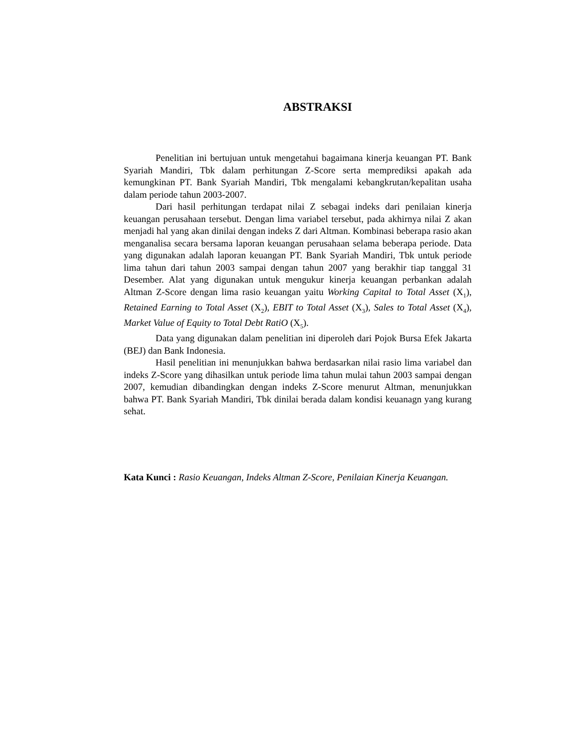ABSTRAKSI
Penelitian ini bertujuan untuk mengetahui bagaimana kinerja keuangan PT. Bank Syariah Mandiri, Tbk dalam perhitungan Z-Score serta memprediksi apakah ada kemungkinan PT. Bank Syariah Mandiri, Tbk mengalami kebangkrutan/kepalitan usaha dalam periode tahun 2003-2007.
Dari hasil perhitungan terdapat nilai Z sebagai indeks dari penilaian kinerja keuangan perusahaan tersebut. Dengan lima variabel tersebut, pada akhirnya nilai Z akan menjadi hal yang akan dinilai dengan indeks Z dari Altman. Kombinasi beberapa rasio akan menganalisa secara bersama laporan keuangan perusahaan selama beberapa periode. Data yang digunakan adalah laporan keuangan PT. Bank Syariah Mandiri, Tbk untuk periode lima tahun dari tahun 2003 sampai dengan tahun 2007 yang berakhir tiap tanggal 31 Desember. Alat yang digunakan untuk mengukur kinerja keuangan perbankan adalah Altman Z-Score dengan lima rasio keuangan yaitu Working Capital to Total Asset (X<sub>1</sub>), Retained Earning to Total Asset (X<sub>2</sub>), EBIT to Total Asset (X<sub>3</sub>), Sales to Total Asset (X<sub>4</sub>), Market Value of Equity to Total Debt RatiO (X<sub>5</sub>).
Data yang digunakan dalam penelitian ini diperoleh dari Pojok Bursa Efek Jakarta (BEJ) dan Bank Indonesia.
Hasil penelitian ini menunjukkan bahwa berdasarkan nilai rasio lima variabel dan indeks Z-Score yang dihasilkan untuk periode lima tahun mulai tahun 2003 sampai dengan 2007, kemudian dibandingkan dengan indeks Z-Score menurut Altman, menunjukkan bahwa PT. Bank Syariah Mandiri, Tbk dinilai berada dalam kondisi keuanagn yang kurang sehat.
Kata Kunci : Rasio Keuangan, Indeks Altman Z-Score, Penilaian Kinerja Keuangan.